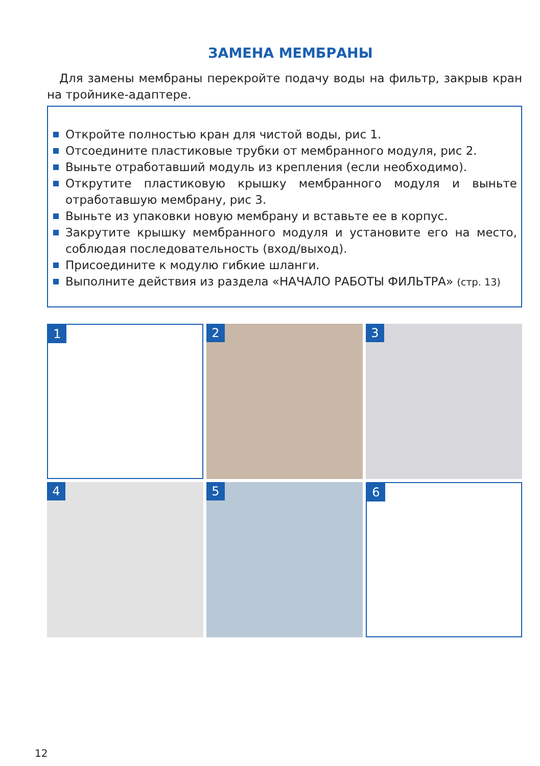ЗАМЕНА МЕМБРАНЫ
Для замены мембраны перекройте подачу воды на фильтр, закрыв кран на тройнике-адаптере.
Откройте полностью кран для чистой воды, рис 1.
Отсоедините пластиковые трубки от мембранного модуля, рис 2.
Выньте отработавший модуль из крепления (если необходимо).
Открутите пластиковую крышку мембранного модуля и выньте отработавшую мембрану, рис 3.
Выньте из упаковки новую мембрану и вставьте ее в корпус.
Закрутите крышку мембранного модуля и установите его на место, соблюдая последовательность (вход/выход).
Присоедините к модулю гибкие шланги.
Выполните действия из раздела «НАЧАЛО РАБОТЫ ФИЛЬТРА» (стр. 13)
1
2
3
4
5
6
12